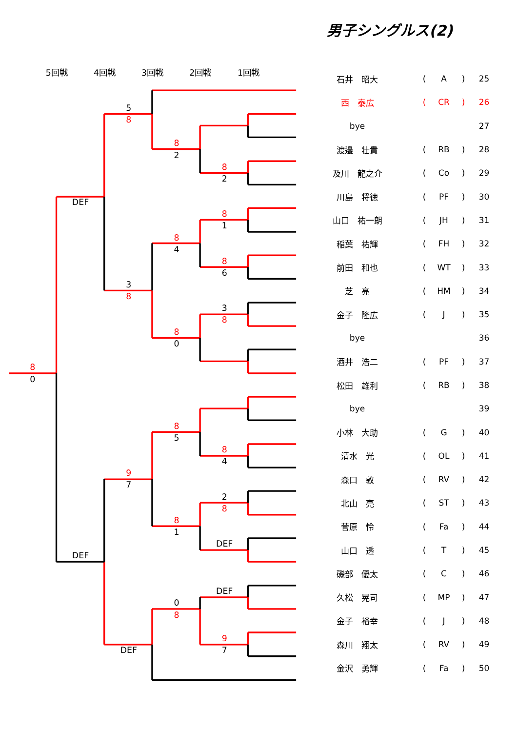5回戦
4回戦
3回戦
2回戦
1回戦
5
8
8
2
8
2
DEF
8
1
8
4
8
6
3
8
3
8
8
0
8
0
8
5
8
4
9
7
2
8
8
1
DEF
DEF
DEF
0
8
9
7
DEF
男子シングルス(2)
| 石井 昭大 | | ( | A | ) | 25 |
| 西 泰広 | | ( | CR | ) | 26 |
| bye | | | | | 27 |
| 渡邉 壮貴 | | ( | RB | ) | 28 |
| 及川 龍之介 | | ( | Co | ) | 29 |
| 川島 将徳 | | ( | PF | ) | 30 |
| 山口 祐一朗 | | ( | JH | ) | 31 |
| 稲葉 祐輝 | | ( | FH | ) | 32 |
| 前田 和也 | | ( | WT | ) | 33 |
| 芝 亮 | | ( | HM | ) | 34 |
| 金子 隆広 | | ( | J | ) | 35 |
| bye | | | | | 36 |
| 酒井 浩二 | | ( | PF | ) | 37 |
| 松田 雄利 | | ( | RB | ) | 38 |
| bye | | | | | 39 |
| 小林 大助 | | ( | G | ) | 40 |
| 清水 光 | | ( | OL | ) | 41 |
| 森口 敦 | | ( | RV | ) | 42 |
| 北山 亮 | | ( | ST | ) | 43 |
| 菅原 怜 | | ( | Fa | ) | 44 |
| 山口 透 | | ( | T | ) | 45 |
| 磯部 優太 | | ( | C | ) | 46 |
| 久松 晃司 | | ( | MP | ) | 47 |
| 金子 裕幸 | | ( | J | ) | 48 |
| 森川 翔太 | | ( | RV | ) | 49 |
| 金沢 勇輝 | | ( | Fa | ) | 50 |